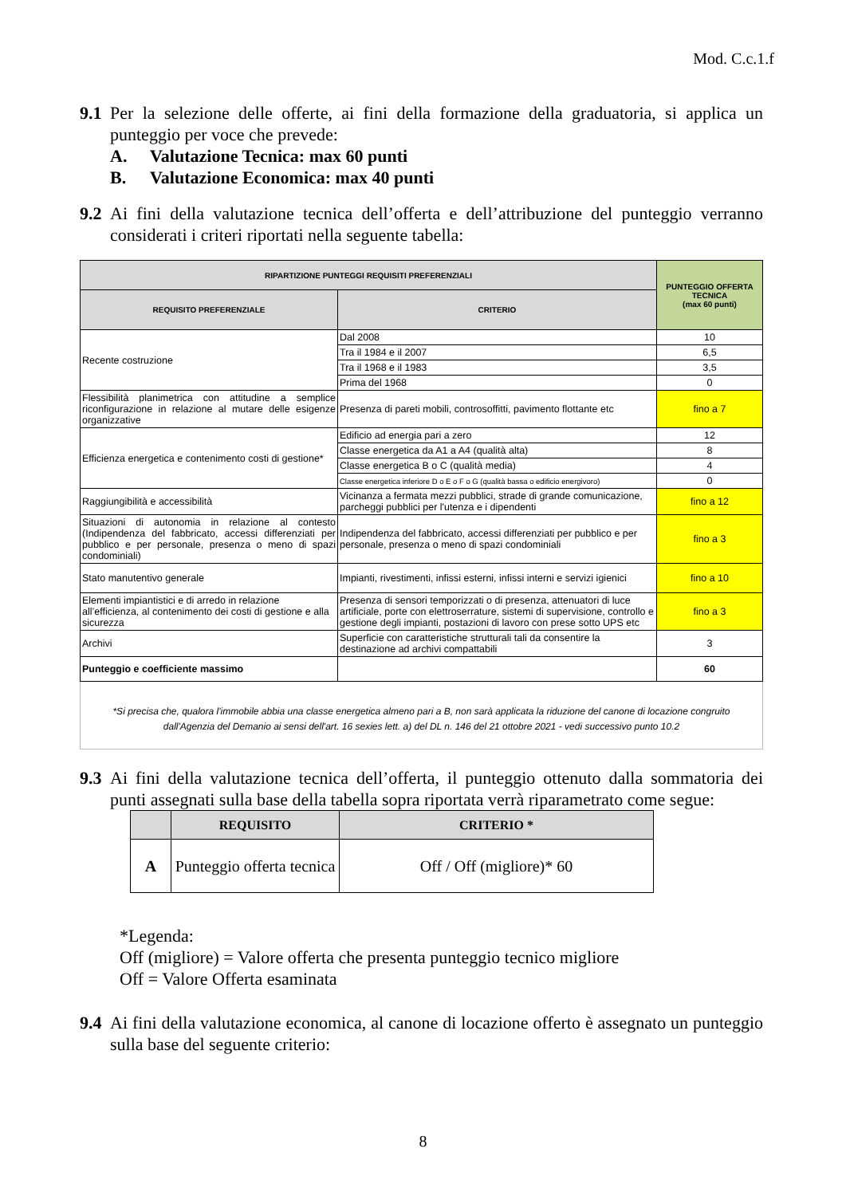Mod. C.c.1.f
9.1
Per la selezione delle offerte, ai fini della formazione della graduatoria, si applica un punteggio per voce che prevede:
A. Valutazione Tecnica: max 60 punti
B. Valutazione Economica: max 40 punti
9.2
Ai fini della valutazione tecnica dell’offerta e dell’attribuzione del punteggio verranno considerati i criteri riportati nella seguente tabella:
| RIPARTIZIONE PUNTEGGI REQUISITI PREFERENZIALI | | PUNTEGGIO OFFERTA TECNICA (max 60 punti) |
| --- | --- | --- |
| REQUISITO PREFERENZIALE | CRITERIO | |
| Recente costruzione | Dal 2008 | 10 |
| | Tra il 1984 e il 2007 | 6,5 |
| | Tra il 1968 e il 1983 | 3,5 |
| | Prima del 1968 | 0 |
| Flessibilità planimetrica con attitudine a semplice riconfigurazione in relazione al mutare delle esigenze organizzative | Presenza di pareti mobili, controsoffitti, pavimento flottante etc | fino a 7 |
| Efficienza energetica e contenimento costi di gestione* | Edificio ad energia pari a zero | 12 |
| | Classe energetica da A1 a A4 (qualità alta) | 8 |
| | Classe energetica B o C (qualità media) | 4 |
| | Classe energetica inferiore D o E o F o G (qualità bassa o edificio energivoro) | 0 |
| Raggiungibilità e accessibilità | Vicinanza a fermata mezzi pubblici, strade di grande comunicazione, parcheggi pubblici per l'utenza e i dipendenti | fino a 12 |
| Situazioni di autonomia in relazione al contesto (Indipendenza del fabbricato, accessi differenziati per pubblico e per personale, presenza o meno di spazi condominiali) | Indipendenza del fabbricato, accessi differenziati per pubblico e per personale, presenza o meno di spazi condominiali | fino a 3 |
| Stato manutentivo generale | Impianti, rivestimenti, infissi esterni, infissi interni e servizi igienici | fino a 10 |
| Elementi impiantistici e di arredo in relazione all’efficienza, al contenimento dei costi di gestione e alla sicurezza | Presenza di sensori temporizzati o di presenza, attenuatori di luce artificiale, porte con elettroserrature, sistemi di supervisione, controllo e gestione degli impianti, postazioni di lavoro con prese sotto UPS etc | fino a 3 |
| Archivi | Superficie con caratteristiche strutturali tali da consentire la destinazione ad archivi compattabili | 3 |
| Punteggio e coefficiente massimo | | 60 |
*Si precisa che, qualora l'immobile abbia una classe energetica almeno pari a B, non sarà applicata la riduzione del canone di locazione congruito dall'Agenzia del Demanio ai sensi dell'art. 16 sexies lett. a) del DL n. 146 del 21 ottobre 2021 - vedi successivo punto 10.2
9.3
Ai fini della valutazione tecnica dell’offerta, il punteggio ottenuto dalla sommatoria dei punti assegnati sulla base della tabella sopra riportata verrà riparametrato come segue:
| | REQUISITO | CRITERIO * |
| --- | --- | --- |
| A | Punteggio offerta tecnica | Off / Off (migliore)* 60 |
*Legenda:
Off (migliore) = Valore offerta che presenta punteggio tecnico migliore
Off = Valore Offerta esaminata
9.4
Ai fini della valutazione economica, al canone di locazione offerto è assegnato un punteggio sulla base del seguente criterio:
8